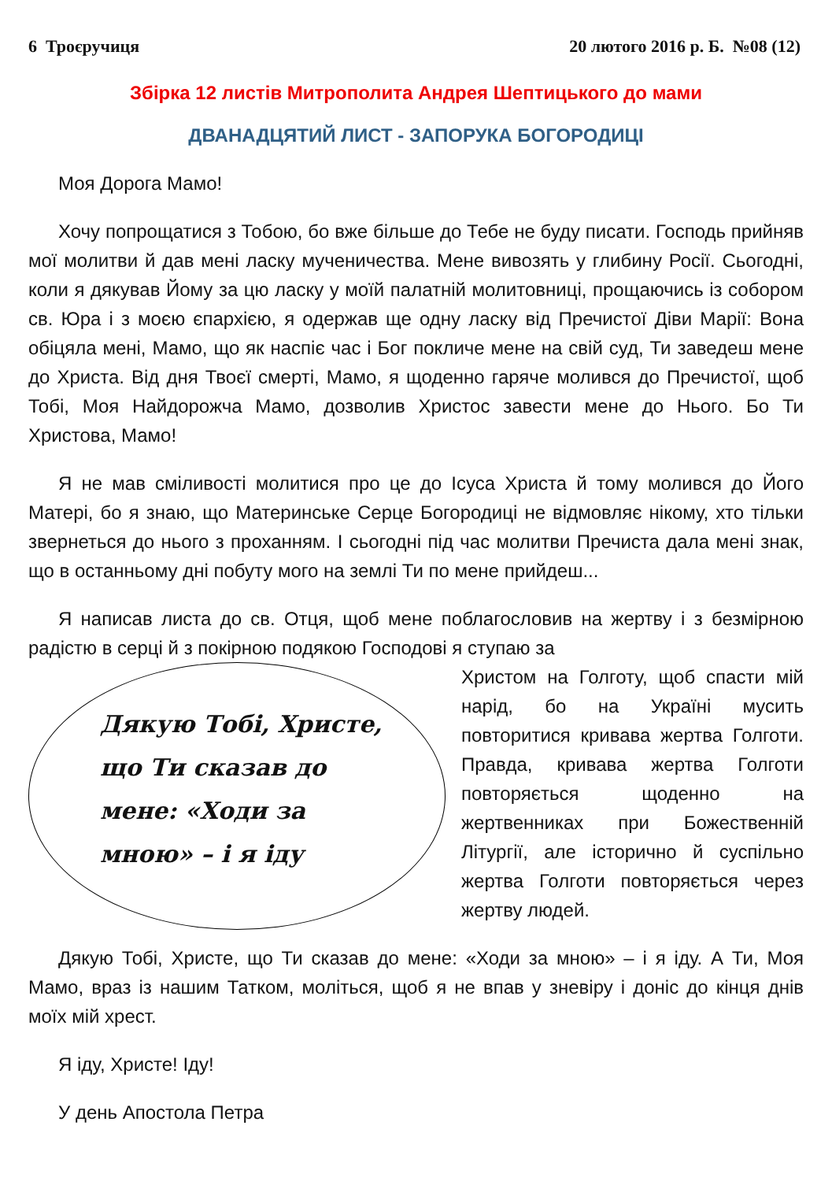6 Троєручиця 20 лютого 2016 р. Б. №08 (12)
Збірка 12 листів Митрополита Андрея Шептицького до мами
ДВАНАДЦЯТИЙ ЛИСТ - ЗАПОРУКА БОГОРОДИЦІ
Моя Дорога Мамо!
Хочу попрощатися з Тобою, бо вже більше до Тебе не буду писати. Господь прийняв мої молитви й дав мені ласку мученичества. Мене вивозять у глибину Росії. Сьогодні, коли я дякував Йому за цю ласку у моїй палатній молитовниці, прощаючись із собором св. Юра і з моєю єпархією, я одержав ще одну ласку від Пречистої Діви Марії: Вона обіцяла мені, Мамо, що як наспіє час і Бог покличе мене на свій суд, Ти заведеш мене до Христа. Від дня Твоєї смерті, Мамо, я щоденно гаряче молився до Пречистої, щоб Тобі, Моя Найдорожча Мамо, дозволив Христос завести мене до Нього. Бо Ти Христова, Мамо!
Я не мав сміливості молитися про це до Ісуса Христа й тому молився до Його Матері, бо я знаю, що Материнське Серце Богородиці не відмовляє нікому, хто тільки звернеться до нього з проханням. І сьогодні під час молитви Пречиста дала мені знак, що в останньому дні побуту мого на землі Ти по мене прийдеш...
Я написав листа до св. Отця, щоб мене поблагословив на жертву і з безмірною радістю в серці й з покірною подякою Господові я ступаю за
Дякую Тобі, Христе, що Ти сказав до мене: «Ходи за мною» – і я іду
Христом на Голготу, щоб спасти мій нарід, бо на Україні мусить повторитися кривава жертва Голготи. Правда, кривава жертва Голготи повторяється щоденно на жертвенниках при Божественній Літургії, але історично й суспільно жертва Голготи повторяється через жертву людей.
Дякую Тобі, Христе, що Ти сказав до мене: «Ходи за мною» – і я іду. А Ти, Моя Мамо, враз із нашим Татком, моліться, щоб я не впав у зневіру і доніс до кінця днів моїх мій хрест.
Я іду, Христе! Іду!
У день Апостола Петра